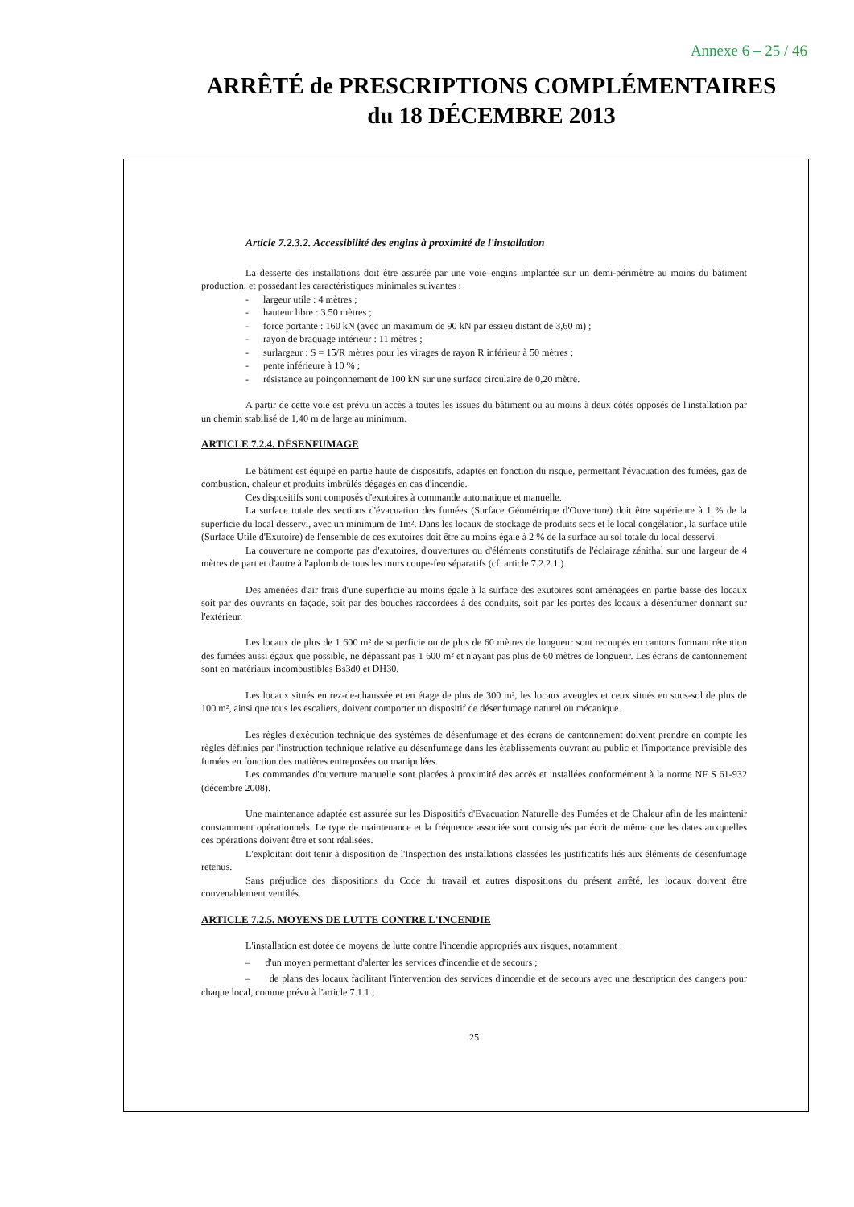Annexe 6 – 25 / 46
ARRÊTÉ de PRESCRIPTIONS COMPLÉMENTAIRES
du 18 DÉCEMBRE 2013
Article 7.2.3.2. Accessibilité des engins à proximité de l'installation
La desserte des installations doit être assurée par une voie–engins implantée sur un demi-périmètre au moins du bâtiment production, et possédant les caractéristiques minimales suivantes :
- largeur utile : 4 mètres ;
- hauteur libre : 3.50 mètres ;
- force portante : 160 kN (avec un maximum de 90 kN par essieu distant de 3,60 m) ;
- rayon de braquage intérieur : 11 mètres ;
- surlargeur : S = 15/R mètres pour les virages de rayon R inférieur à 50 mètres ;
- pente inférieure à 10 % ;
- résistance au poinçonnement de 100 kN sur une surface circulaire de 0,20 mètre.
A partir de cette voie est prévu un accès à toutes les issues du bâtiment ou au moins à deux côtés opposés de l'installation par un chemin stabilisé de 1,40 m de large au minimum.
ARTICLE 7.2.4. DÉSENFUMAGE
Le bâtiment est équipé en partie haute de dispositifs, adaptés en fonction du risque, permettant l'évacuation des fumées, gaz de combustion, chaleur et produits imbrûlés dégagés en cas d'incendie.
Ces dispositifs sont composés d'exutoires à commande automatique et manuelle.
La surface totale des sections d'évacuation des fumées (Surface Géométrique d'Ouverture) doit être supérieure à 1 % de la superficie du local desservi, avec un minimum de 1m². Dans les locaux de stockage de produits secs et le local congélation, la surface utile (Surface Utile d'Exutoire) de l'ensemble de ces exutoires doit être au moins égale à 2 % de la surface au sol totale du local desservi.
La couverture ne comporte pas d'exutoires, d'ouvertures ou d'éléments constitutifs de l'éclairage zénithal sur une largeur de 4 mètres de part et d'autre à l'aplomb de tous les murs coupe-feu séparatifs (cf. article 7.2.2.1.).
Des amenées d'air frais d'une superficie au moins égale à la surface des exutoires sont aménagées en partie basse des locaux soit par des ouvrants en façade, soit par des bouches raccordées à des conduits, soit par les portes des locaux à désenfumer donnant sur l'extérieur.
Les locaux de plus de 1 600 m² de superficie ou de plus de 60 mètres de longueur sont recoupés en cantons formant rétention des fumées aussi égaux que possible, ne dépassant pas 1 600 m² et n'ayant pas plus de 60 mètres de longueur. Les écrans de cantonnement sont en matériaux incombustibles Bs3d0 et DH30.
Les locaux situés en rez-de-chaussée et en étage de plus de 300 m², les locaux aveugles et ceux situés en sous-sol de plus de 100 m², ainsi que tous les escaliers, doivent comporter un dispositif de désenfumage naturel ou mécanique.
Les règles d'exécution technique des systèmes de désenfumage et des écrans de cantonnement doivent prendre en compte les règles définies par l'instruction technique relative au désenfumage dans les établissements ouvrant au public et l'importance prévisible des fumées en fonction des matières entreposées ou manipulées.
Les commandes d'ouverture manuelle sont placées à proximité des accès et installées conformément à la norme NF S 61-932 (décembre 2008).
Une maintenance adaptée est assurée sur les Dispositifs d'Evacuation Naturelle des Fumées et de Chaleur afin de les maintenir constamment opérationnels. Le type de maintenance et la fréquence associée sont consignés par écrit de même que les dates auxquelles ces opérations doivent être et sont réalisées.
L'exploitant doit tenir à disposition de l'Inspection des installations classées les justificatifs liés aux éléments de désenfumage retenus.
Sans préjudice des dispositions du Code du travail et autres dispositions du présent arrêté, les locaux doivent être convenablement ventilés.
ARTICLE 7.2.5. MOYENS DE LUTTE CONTRE L'INCENDIE
L'installation est dotée de moyens de lutte contre l'incendie appropriés aux risques, notamment :
– d'un moyen permettant d'alerter les services d'incendie et de secours ;
– de plans des locaux facilitant l'intervention des services d'incendie et de secours avec une description des dangers pour chaque local, comme prévu à l'article 7.1.1 ;
25